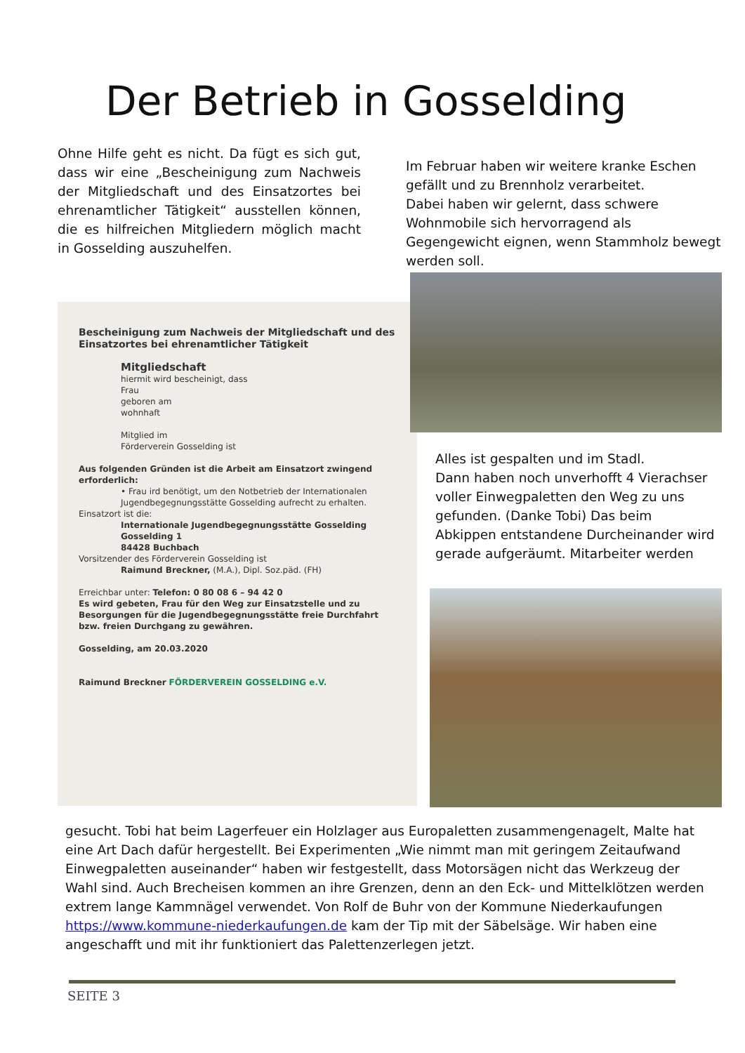Der Betrieb in Gosselding
Ohne Hilfe geht es nicht. Da fügt es sich gut, dass wir eine „Bescheinigung zum Nachweis der Mitgliedschaft und des Einsatzortes bei ehrenamtlicher Tätigkeit“ ausstellen können, die es hilfreichen Mitgliedern möglich macht in Gosselding auszuhelfen.
Im Februar haben wir weitere kranke Eschen gefällt und zu Brennholz verarbeitet.
Dabei haben wir gelernt, dass schwere Wohnmobile sich hervorragend als Gegengewicht eignen, wenn Stammholz bewegt werden soll.
Bescheinigung zum Nachweis der Mitgliedschaft und des Einsatzortes bei ehrenamtlicher Tätigkeit
Mitgliedschaft
hiermit wird bescheinigt, dass
Frau
geboren am
wohnhaft
Mitglied im
Förderverein Gosselding ist
Aus folgenden Gründen ist die Arbeit am Einsatzort zwingend erforderlich:
• Frau ird benötigt, um den Notbetrieb der Internationalen Jugendbegegnungsstätte Gosselding aufrecht zu erhalten.
Einsatzort ist die:
Internationale Jugendbegegnungsstätte Gosselding
Gosselding 1
84428 Buchbach
Vorsitzender des Förderverein Gosselding ist
Raimund Breckner, (M.A.), Dipl. Soz.päd. (FH)
Erreichbar unter: Telefon: 0 80 08 6 – 94 42 0
Es wird gebeten, Frau für den Weg zur Einsatzstelle und zu Besorgungen für die Jugendbegegnungsstätte freie Durchfahrt bzw. freien Durchgang zu gewähren.
Gosselding, am 20.03.2020
Raimund Breckner FÖRDERVEREIN GOSSELDING e.V.
Alles ist gespalten und im Stadl.
Dann haben noch unverhofft 4 Vierachser voller Einwegpaletten den Weg zu uns gefunden. (Danke Tobi) Das beim Abkippen entstandene Durcheinander wird gerade aufgeräumt. Mitarbeiter werden
gesucht. Tobi hat beim Lagerfeuer ein Holzlager aus Europaletten zusammengenagelt, Malte hat eine Art Dach dafür hergestellt. Bei Experimenten „Wie nimmt man mit geringem Zeitaufwand Einwegpaletten auseinander“ haben wir festgestellt, dass Motorsägen nicht das Werkzeug der Wahl sind. Auch Brecheisen kommen an ihre Grenzen, denn an den Eck- und Mittelklötzen werden extrem lange Kammnägel verwendet. Von Rolf de Buhr von der Kommune Niederkaufungen https://www.kommune-niederkaufungen.de kam der Tip mit der Säbelsäge. Wir haben eine angeschafft und mit ihr funktioniert das Palettenzerlegen jetzt.
SEITE 3